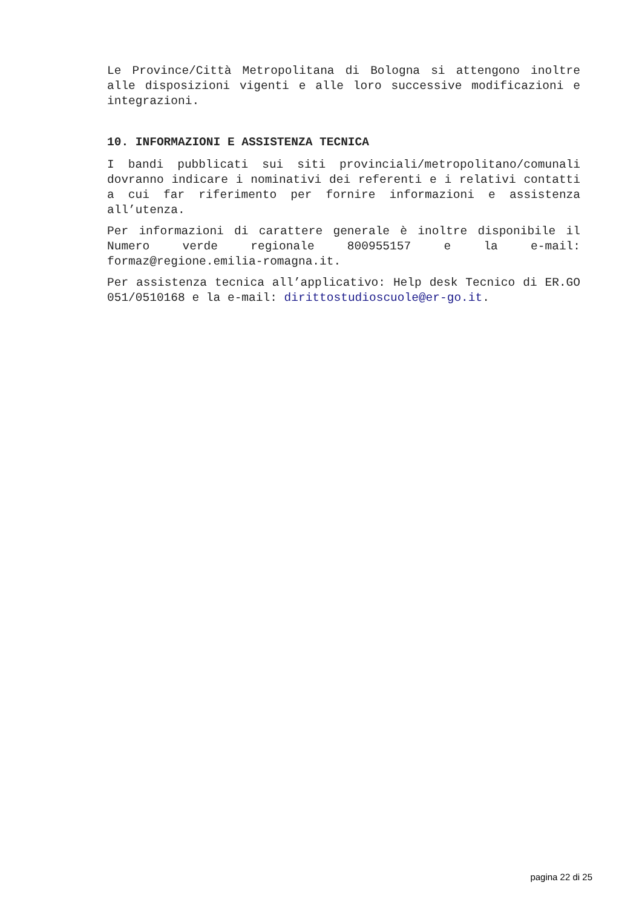Le Province/Città Metropolitana di Bologna si attengono inoltre alle disposizioni vigenti e alle loro successive modificazioni e integrazioni.
10. INFORMAZIONI E ASSISTENZA TECNICA
I bandi pubblicati sui siti provinciali/metropolitano/comunali dovranno indicare i nominativi dei referenti e i relativi contatti a cui far riferimento per fornire informazioni e assistenza all’utenza.
Per informazioni di carattere generale è inoltre disponibile il Numero verde regionale 800955157 e la e-mail: formaz@regione.emilia-romagna.it.
Per assistenza tecnica all’applicativo: Help desk Tecnico di ER.GO 051/0510168 e la e-mail: dirittostudioscuole@er-go.it.
pagina 22 di 25